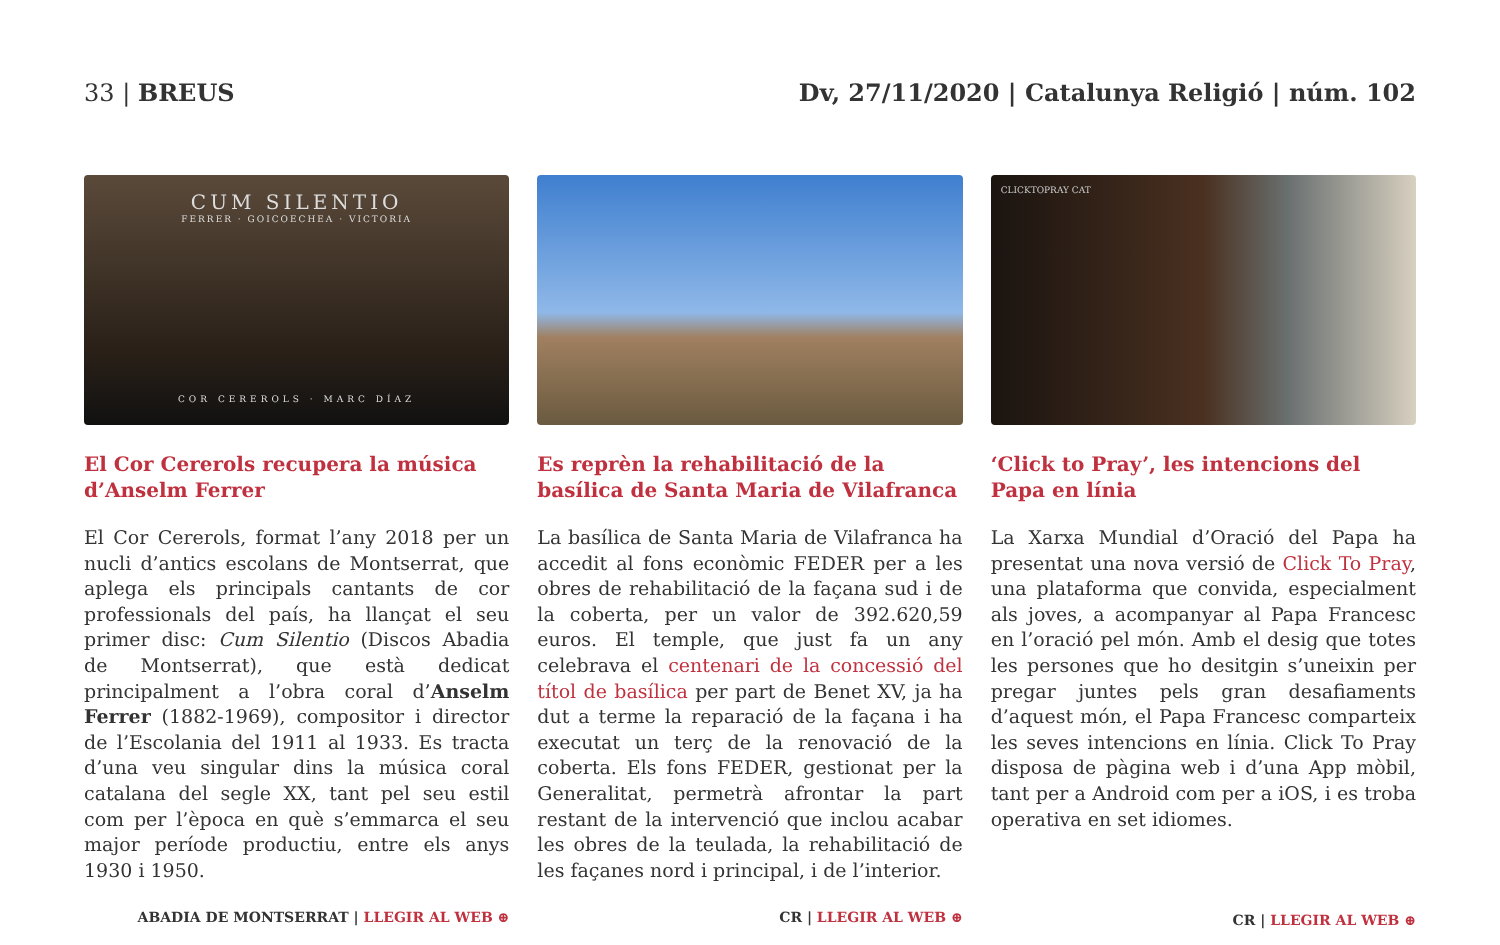33 | BREUS Dv, 27/11/2020 | Catalunya Religió | núm. 102
CUM SILENTIO
FERRER · GOICOECHEA · VICTORIA
COR CEREROLS · MARC DÍAZ
El Cor Cererols recupera la música d’Anselm Ferrer
El Cor Cererols, format l’any 2018 per un nucli d’antics escolans de Montserrat, que aplega els principals cantants de cor professionals del país, ha llançat el seu primer disc: Cum Silentio (Discos Abadia de Montserrat), que està dedicat principalment a l’obra coral d’Anselm Ferrer (1882-1969), compositor i director de l’Escolania del 1911 al 1933. Es tracta d’una veu singular dins la música coral catalana del segle XX, tant pel seu estil com per l’època en què s’emmarca el seu major període productiu, entre els anys 1930 i 1950.
ABADIA DE MONTSERRAT | LLEGIR AL WEB ⊕
Es reprèn la rehabilitació de la basílica de Santa Maria de Vilafranca
La basílica de Santa Maria de Vilafranca ha accedit al fons econòmic FEDER per a les obres de rehabilitació de la façana sud i de la coberta, per un valor de 392.620,59 euros. El temple, que just fa un any celebrava el centenari de la concessió del títol de basílica per part de Benet XV, ja ha dut a terme la reparació de la façana i ha executat un terç de la renovació de la coberta. Els fons FEDER, gestionat per la Generalitat, permetrà afrontar la part restant de la intervenció que inclou acabar les obres de la teulada, la rehabilitació de les façanes nord i principal, i de l’interior.
CR | LLEGIR AL WEB ⊕
CLICKTOPRAY CAT
‘Click to Pray’, les intencions del Papa en línia
La Xarxa Mundial d’Oració del Papa ha presentat una nova versió de Click To Pray, una plataforma que convida, especialment als joves, a acompanyar al Papa Francesc en l’oració pel món. Amb el desig que totes les persones que ho desitgin s’uneixin per pregar juntes pels gran desafiaments d’aquest món, el Papa Francesc comparteix les seves intencions en línia. Click To Pray disposa de pàgina web i d’una App mòbil, tant per a Android com per a iOS, i es troba operativa en set idiomes.
CR | LLEGIR AL WEB ⊕